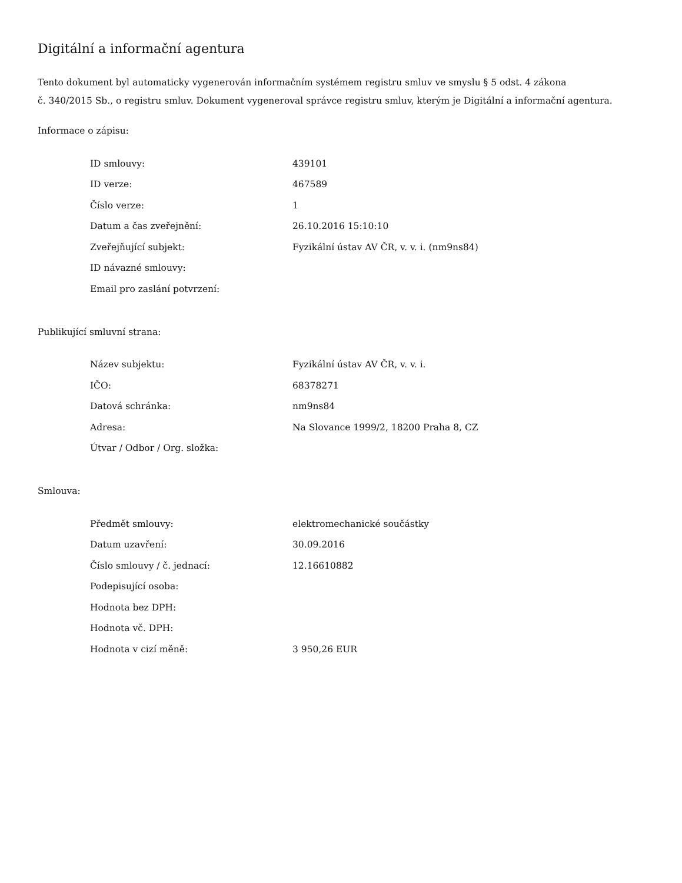Digitální a informační agentura
Tento dokument byl automaticky vygenerován informačním systémem registru smluv ve smyslu § 5 odst. 4 zákona
č. 340/2015 Sb., o registru smluv. Dokument vygeneroval správce registru smluv, kterým je Digitální a informační agentura.
Informace o zápisu:
| ID smlouvy: | 439101 |
| ID verze: | 467589 |
| Číslo verze: | 1 |
| Datum a čas zveřejnění: | 26.10.2016 15:10:10 |
| Zveřejňující subjekt: | Fyzikální ústav AV ČR, v. v. i. (nm9ns84) |
| ID návazné smlouvy: | |
| Email pro zaslání potvrzení: | |
Publikující smluvní strana:
| Název subjektu: | Fyzikální ústav AV ČR, v. v. i. |
| IČO: | 68378271 |
| Datová schránka: | nm9ns84 |
| Adresa: | Na Slovance 1999/2, 18200 Praha 8, CZ |
| Útvar / Odbor / Org. složka: | |
Smlouva:
| Předmět smlouvy: | elektromechanické součástky |
| Datum uzavření: | 30.09.2016 |
| Číslo smlouvy / č. jednací: | 12.16610882 |
| Podepisující osoba: | |
| Hodnota bez DPH: | |
| Hodnota vč. DPH: | |
| Hodnota v cizí měně: | 3 950,26 EUR |